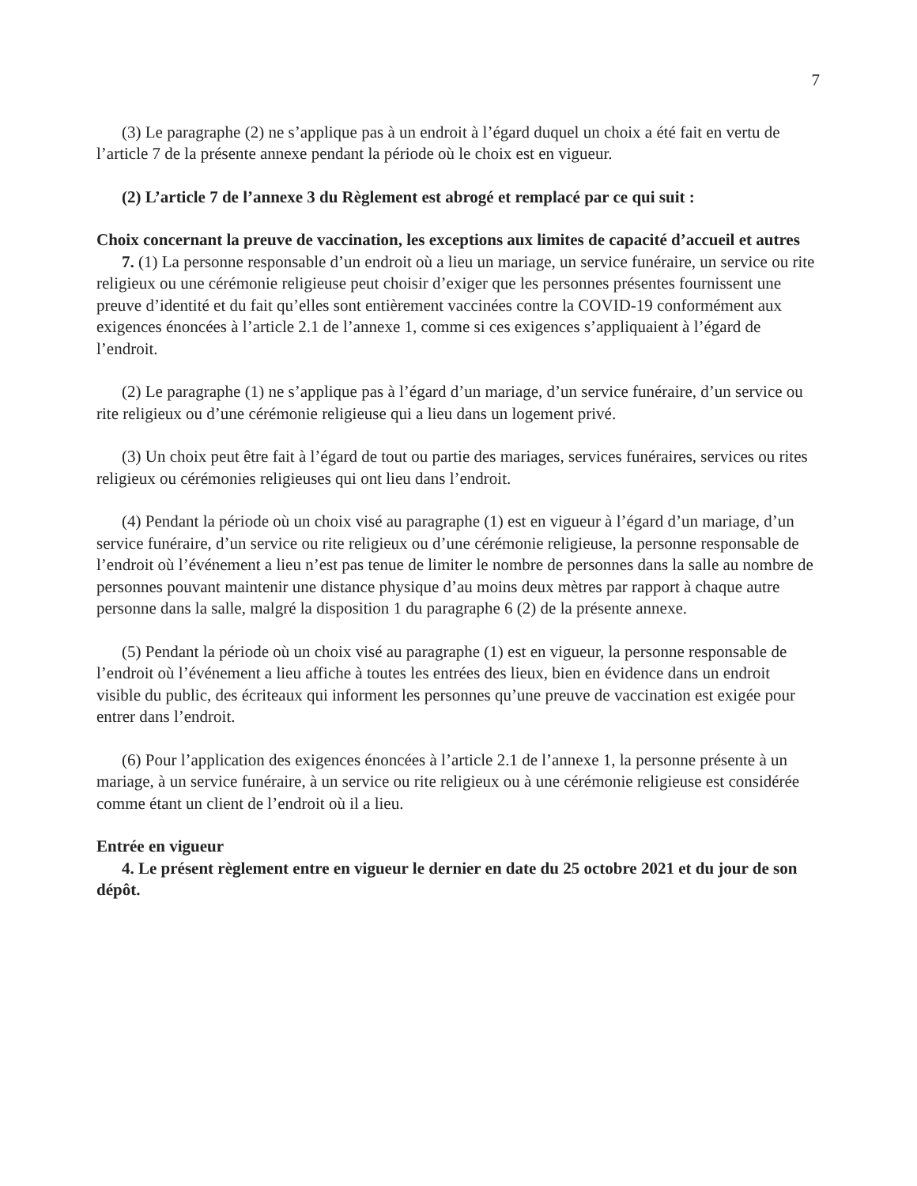7
(3) Le paragraphe (2) ne s’applique pas à un endroit à l’égard duquel un choix a été fait en vertu de l’article 7 de la présente annexe pendant la période où le choix est en vigueur.
(2) L’article 7 de l’annexe 3 du Règlement est abrogé et remplacé par ce qui suit :
Choix concernant la preuve de vaccination, les exceptions aux limites de capacité d’accueil et autres
7. (1) La personne responsable d’un endroit où a lieu un mariage, un service funéraire, un service ou rite religieux ou une cérémonie religieuse peut choisir d’exiger que les personnes présentes fournissent une preuve d’identité et du fait qu’elles sont entièrement vaccinées contre la COVID-19 conformément aux exigences énoncées à l’article 2.1 de l’annexe 1, comme si ces exigences s’appliquaient à l’égard de l’endroit.
(2) Le paragraphe (1) ne s’applique pas à l’égard d’un mariage, d’un service funéraire, d’un service ou rite religieux ou d’une cérémonie religieuse qui a lieu dans un logement privé.
(3) Un choix peut être fait à l’égard de tout ou partie des mariages, services funéraires, services ou rites religieux ou cérémonies religieuses qui ont lieu dans l’endroit.
(4) Pendant la période où un choix visé au paragraphe (1) est en vigueur à l’égard d’un mariage, d’un service funéraire, d’un service ou rite religieux ou d’une cérémonie religieuse, la personne responsable de l’endroit où l’événement a lieu n’est pas tenue de limiter le nombre de personnes dans la salle au nombre de personnes pouvant maintenir une distance physique d’au moins deux mètres par rapport à chaque autre personne dans la salle, malgré la disposition 1 du paragraphe 6 (2) de la présente annexe.
(5) Pendant la période où un choix visé au paragraphe (1) est en vigueur, la personne responsable de l’endroit où l’événement a lieu affiche à toutes les entrées des lieux, bien en évidence dans un endroit visible du public, des écriteaux qui informent les personnes qu’une preuve de vaccination est exigée pour entrer dans l’endroit.
(6) Pour l’application des exigences énoncées à l’article 2.1 de l’annexe 1, la personne présente à un mariage, à un service funéraire, à un service ou rite religieux ou à une cérémonie religieuse est considérée comme étant un client de l’endroit où il a lieu.
Entrée en vigueur
4. Le présent règlement entre en vigueur le dernier en date du 25 octobre 2021 et du jour de son dépôt.